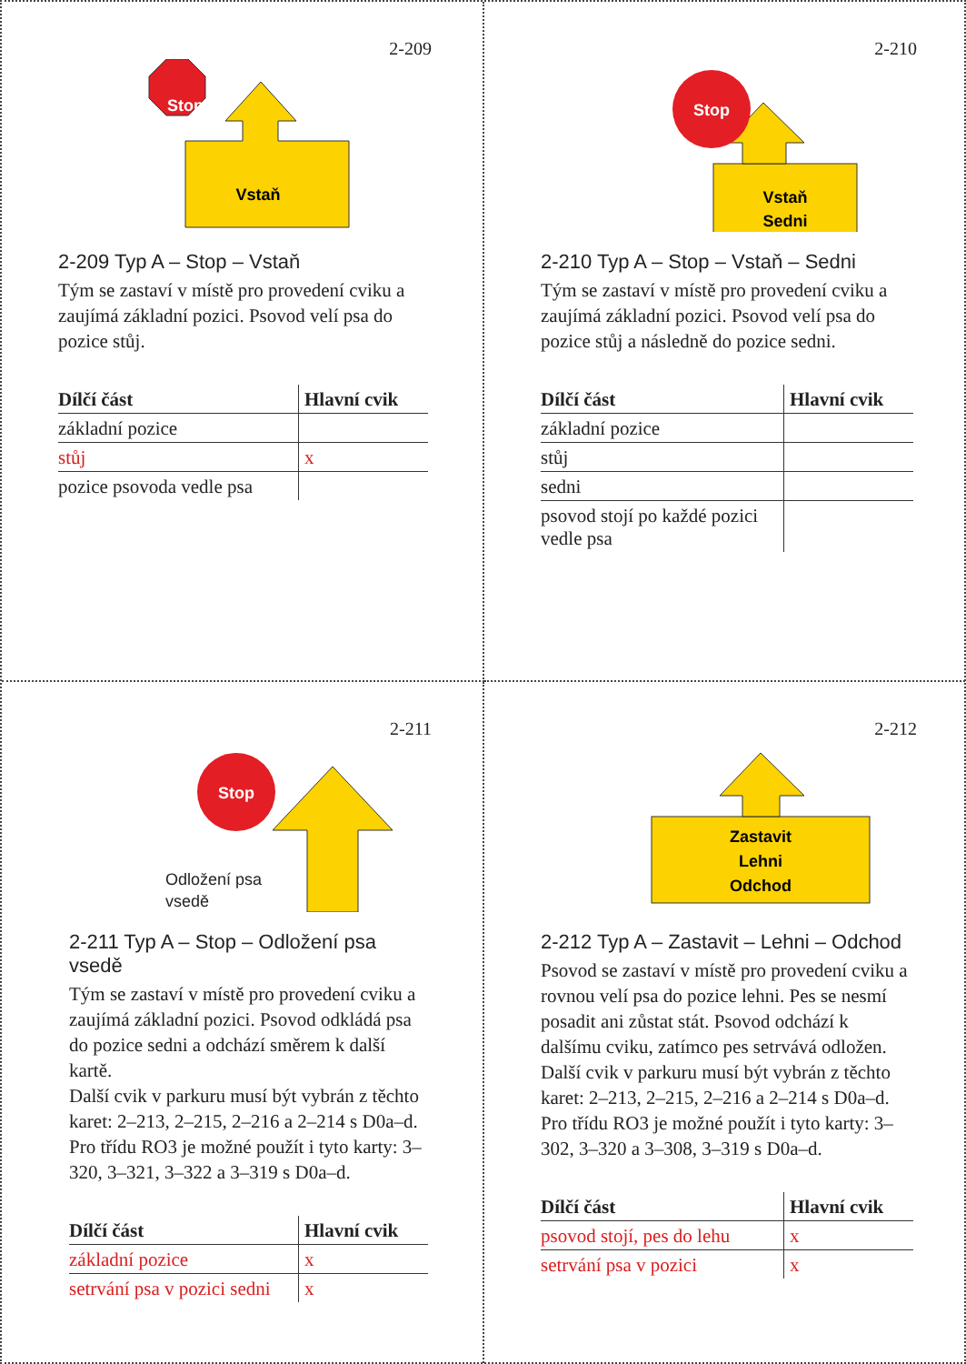2-209
Vstaň
Stop
2-209 Typ A – Stop – Vstaň
Tým se zastaví v místě pro provedení cviku a zaujímá základní pozici. Psovod velí psa do pozice stůj.
| Dílčí část | Hlavní cvik |
| --- | --- |
| základní pozice | |
| stůj | x |
| pozice psovoda vedle psa | |
2-210
Vstaň
Sedni
Stop
2-210 Typ A – Stop – Vstaň – Sedni
Tým se zastaví v místě pro provedení cviku a zaujímá základní pozici. Psovod velí psa do pozice stůj a následně do pozice sedni.
| Dílčí část | Hlavní cvik |
| --- | --- |
| základní pozice | |
| stůj | |
| sedni | |
| psovod stojí po každé pozici vedle psa | |
2-211
Stop
Odložení psa
vsedě
2-211 Typ A – Stop – Odložení psa vsedě
Tým se zastaví v místě pro provedení cviku a zaujímá základní pozici. Psovod odkládá psa do pozice sedni a odchází směrem k další kartě.
Další cvik v parkuru musí být vybrán z těchto karet: 2–213, 2–215, 2–216 a 2–214 s D0a–d.
Pro třídu RO3 je možné použít i tyto karty: 3–320, 3–321, 3–322 a 3–319 s D0a–d.
| Dílčí část | Hlavní cvik |
| --- | --- |
| základní pozice | x |
| setrvání psa v pozici sedni | x |
2-212
Zastavit
Lehni
Odchod
2-212 Typ A – Zastavit – Lehni – Odchod
Psovod se zastaví v místě pro provedení cviku a rovnou velí psa do pozice lehni. Pes se nesmí posadit ani zůstat stát. Psovod odchází k dalšímu cviku, zatímco pes setrvává odložen.
Další cvik v parkuru musí být vybrán z těchto karet: 2–213, 2–215, 2–216 a 2–214 s D0a–d.
Pro třídu RO3 je možné použít i tyto karty: 3–302, 3–320 a 3–308, 3–319 s D0a–d.
| Dílčí část | Hlavní cvik |
| --- | --- |
| psovod stojí, pes do lehu | x |
| setrvání psa v pozici | x |